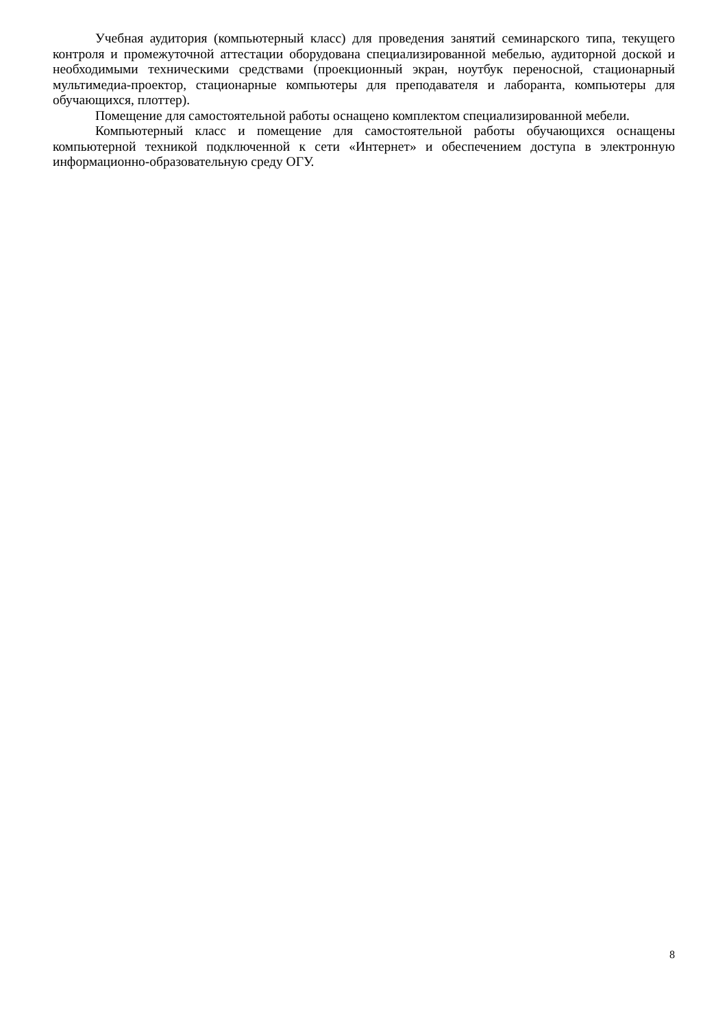Учебная аудитория (компьютерный класс) для проведения занятий семинарского типа, текущего контроля и промежуточной аттестации оборудована специализированной мебелью, аудиторной доской и необходимыми техническими средствами (проекционный экран, ноутбук переносной, стационарный мультимедиа-проектор, стационарные компьютеры для преподавателя и лаборанта, компьютеры для обучающихся, плоттер).
Помещение для самостоятельной работы оснащено комплектом специализированной мебели.
Компьютерный класс и помещение для самостоятельной работы обучающихся оснащены компьютерной техникой подключенной к сети «Интернет» и обеспечением доступа в электронную информационно-образовательную среду ОГУ.
8